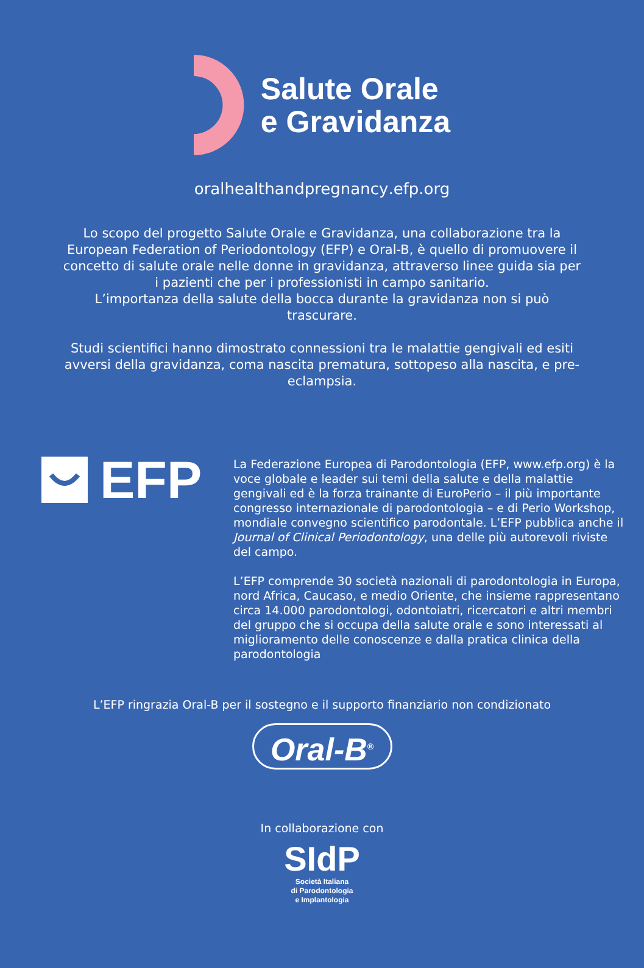Salute Orale
e Gravidanza
oralhealthandpregnancy.efp.org
Lo scopo del progetto Salute Orale e Gravidanza, una collaborazione tra la European Federation of Periodontology (EFP) e Oral-B, è quello di promuovere il concetto di salute orale nelle donne in gravidanza, attraverso linee guida sia per i pazienti che per i professionisti in campo sanitario.
L’importanza della salute della bocca durante la gravidanza non si può trascurare.
Studi scientifici hanno dimostrato connessioni tra le malattie gengivali ed esiti avversi della gravidanza, coma nascita prematura, sottopeso alla nascita, e pre-eclampsia.
EFP
La Federazione Europea di Parodontologia (EFP, www.efp.org) è la voce globale e leader sui temi della salute e della malattie gengivali ed è la forza trainante di EuroPerio – il più importante congresso internazionale di parodontologia – e di Perio Workshop, mondiale convegno scientifico parodontale. L’EFP pubblica anche il Journal of Clinical Periodontology, una delle più autorevoli riviste del campo.
L’EFP comprende 30 società nazionali di parodontologia in Europa, nord Africa, Caucaso, e medio Oriente, che insieme rappresentano circa 14.000 parodontologi, odontoiatri, ricercatori e altri membri del gruppo che si occupa della salute orale e sono interessati al miglioramento delle conoscenze e dalla pratica clinica della parodontologia
L’EFP ringrazia Oral-B per il sostegno e il supporto finanziario non condizionato
Oral-B<sup>®</sup>
In collaborazione con
SIdP
Società Italiana
di Parodontologia
e Implantologia